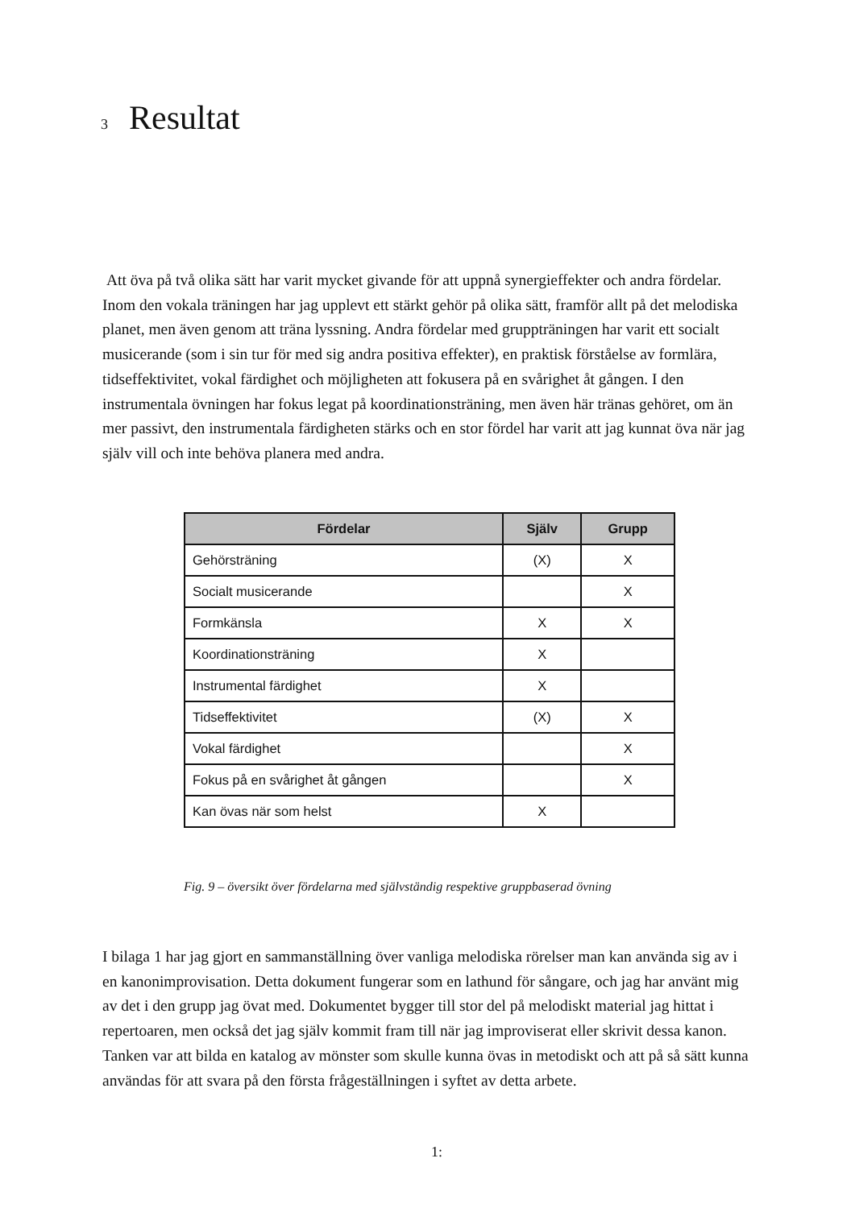3 Resultat
Att öva på två olika sätt har varit mycket givande för att uppnå synergieffekter och andra fördelar. Inom den vokala träningen har jag upplevt ett stärkt gehör på olika sätt, framför allt på det melodiska planet, men även genom att träna lyssning. Andra fördelar med gruppträningen har varit ett socialt musicerande (som i sin tur för med sig andra positiva effekter), en praktisk förståelse av formlära, tidseffektivitet, vokal färdighet och möjligheten att fokusera på en svårighet åt gången. I den instrumentala övningen har fokus legat på koordinationsträning, men även här tränas gehöret, om än mer passivt, den instrumentala färdigheten stärks och en stor fördel har varit att jag kunnat öva när jag själv vill och inte behöva planera med andra.
| Fördelar | Själv | Grupp |
| --- | --- | --- |
| Gehörsträning | (X) | X |
| Socialt musicerande | | X |
| Formkänsla | X | X |
| Koordinationsträning | X | |
| Instrumental färdighet | X | |
| Tidseffektivitet | (X) | X |
| Vokal färdighet | | X |
| Fokus på en svårighet åt gången | | X |
| Kan övas när som helst | X | |
Fig. 9 – översikt över fördelarna med självständig respektive gruppbaserad övning
I bilaga 1 har jag gjort en sammanställning över vanliga melodiska rörelser man kan använda sig av i en kanonimprovisation. Detta dokument fungerar som en lathund för sångare, och jag har använt mig av det i den grupp jag övat med. Dokumentet bygger till stor del på melodiskt material jag hittat i repertoaren, men också det jag själv kommit fram till när jag improviserat eller skrivit dessa kanon. Tanken var att bilda en katalog av mönster som skulle kunna övas in metodiskt och att på så sätt kunna användas för att svara på den första frågeställningen i syftet av detta arbete.
1: